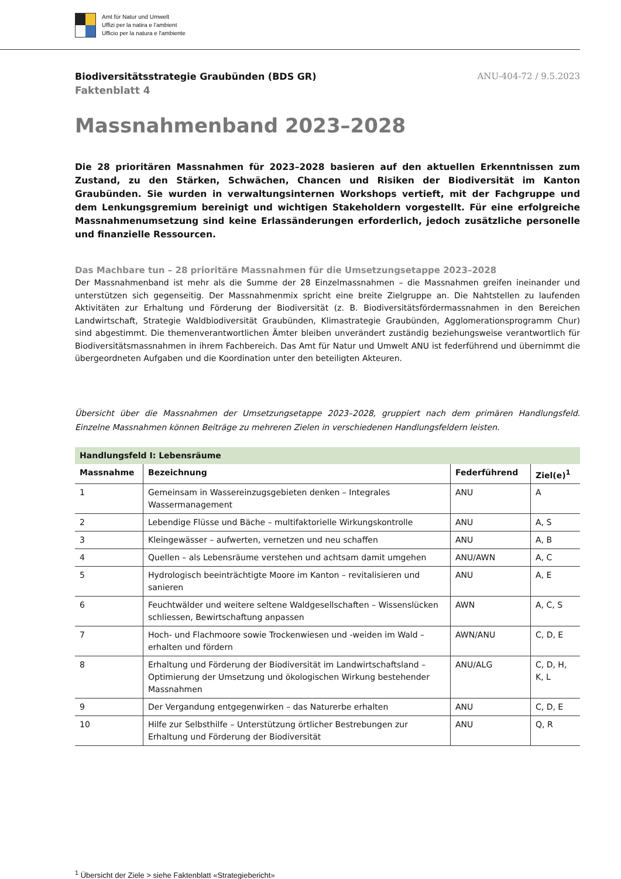Amt für Natur und Umwelt
Uffizi per la natira e l'ambient
Ufficio per la natura e l'ambiente
Biodiversitätsstrategie Graubünden (BDS GR) ANU-404-72 / 9.5.2023
Faktenblatt 4
Massnahmenband 2023–2028
Die 28 prioritären Massnahmen für 2023–2028 basieren auf den aktuellen Erkenntnissen zum Zustand, zu den Stärken, Schwächen, Chancen und Risiken der Biodiversität im Kanton Graubünden. Sie wurden in verwaltungsinternen Workshops vertieft, mit der Fachgruppe und dem Lenkungsgremium bereinigt und wichtigen Stakeholdern vorgestellt. Für eine erfolgreiche Massnahmenumsetzung sind keine Erlassänderungen erforderlich, jedoch zusätzliche personelle und finanzielle Ressourcen.
Das Machbare tun – 28 prioritäre Massnahmen für die Umsetzungsetappe 2023–2028
Der Massnahmenband ist mehr als die Summe der 28 Einzelmassnahmen – die Massnahmen greifen ineinander und unterstützen sich gegenseitig. Der Massnahmenmix spricht eine breite Zielgruppe an. Die Nahtstellen zu laufenden Aktivitäten zur Erhaltung und Förderung der Biodiversität (z. B. Biodiversitätsfördermassnahmen in den Bereichen Landwirtschaft, Strategie Waldbiodiversität Graubünden, Klimastrategie Graubünden, Agglomerationsprogramm Chur) sind abgestimmt. Die themenverantwortlichen Ämter bleiben unverändert zuständig beziehungsweise verantwortlich für Biodiversitätsmassnahmen in ihrem Fachbereich. Das Amt für Natur und Umwelt ANU ist federführend und übernimmt die übergeordneten Aufgaben und die Koordination unter den beteiligten Akteuren.
Übersicht über die Massnahmen der Umsetzungsetappe 2023–2028, gruppiert nach dem primären Handlungsfeld. Einzelne Massnahmen können Beiträge zu mehreren Zielen in verschiedenen Handlungsfeldern leisten.
| Handlungsfeld I: Lebensräume | | | |
| --- | --- | --- | --- |
| Massnahme | Bezeichnung | Federführend | Ziel(e)<sup>1</sup> |
| 1 | Gemeinsam in Wassereinzugsgebieten denken – Integrales Wassermanagement | ANU | A |
| 2 | Lebendige Flüsse und Bäche – multifaktorielle Wirkungskontrolle | ANU | A, S |
| 3 | Kleingewässer – aufwerten, vernetzen und neu schaffen | ANU | A, B |
| 4 | Quellen – als Lebensräume verstehen und achtsam damit umgehen | ANU/AWN | A, C |
| 5 | Hydrologisch beeinträchtigte Moore im Kanton – revitalisieren und sanieren | ANU | A, E |
| 6 | Feuchtwälder und weitere seltene Waldgesellschaften – Wissenslücken schliessen, Bewirtschaftung anpassen | AWN | A, C, S |
| 7 | Hoch- und Flachmoore sowie Trockenwiesen und -weiden im Wald – erhalten und fördern | AWN/ANU | C, D, E |
| 8 | Erhaltung und Förderung der Biodiversität im Landwirtschaftsland – Optimierung der Umsetzung und ökologischen Wirkung bestehender Massnahmen | ANU/ALG | C, D, H, K, L |
| 9 | Der Vergandung entgegenwirken – das Naturerbe erhalten | ANU | C, D, E |
| 10 | Hilfe zur Selbsthilfe – Unterstützung örtlicher Bestrebungen zur Erhaltung und Förderung der Biodiversität | ANU | Q, R |
<sup>1</sup> Übersicht der Ziele > siehe Faktenblatt «Strategiebericht»